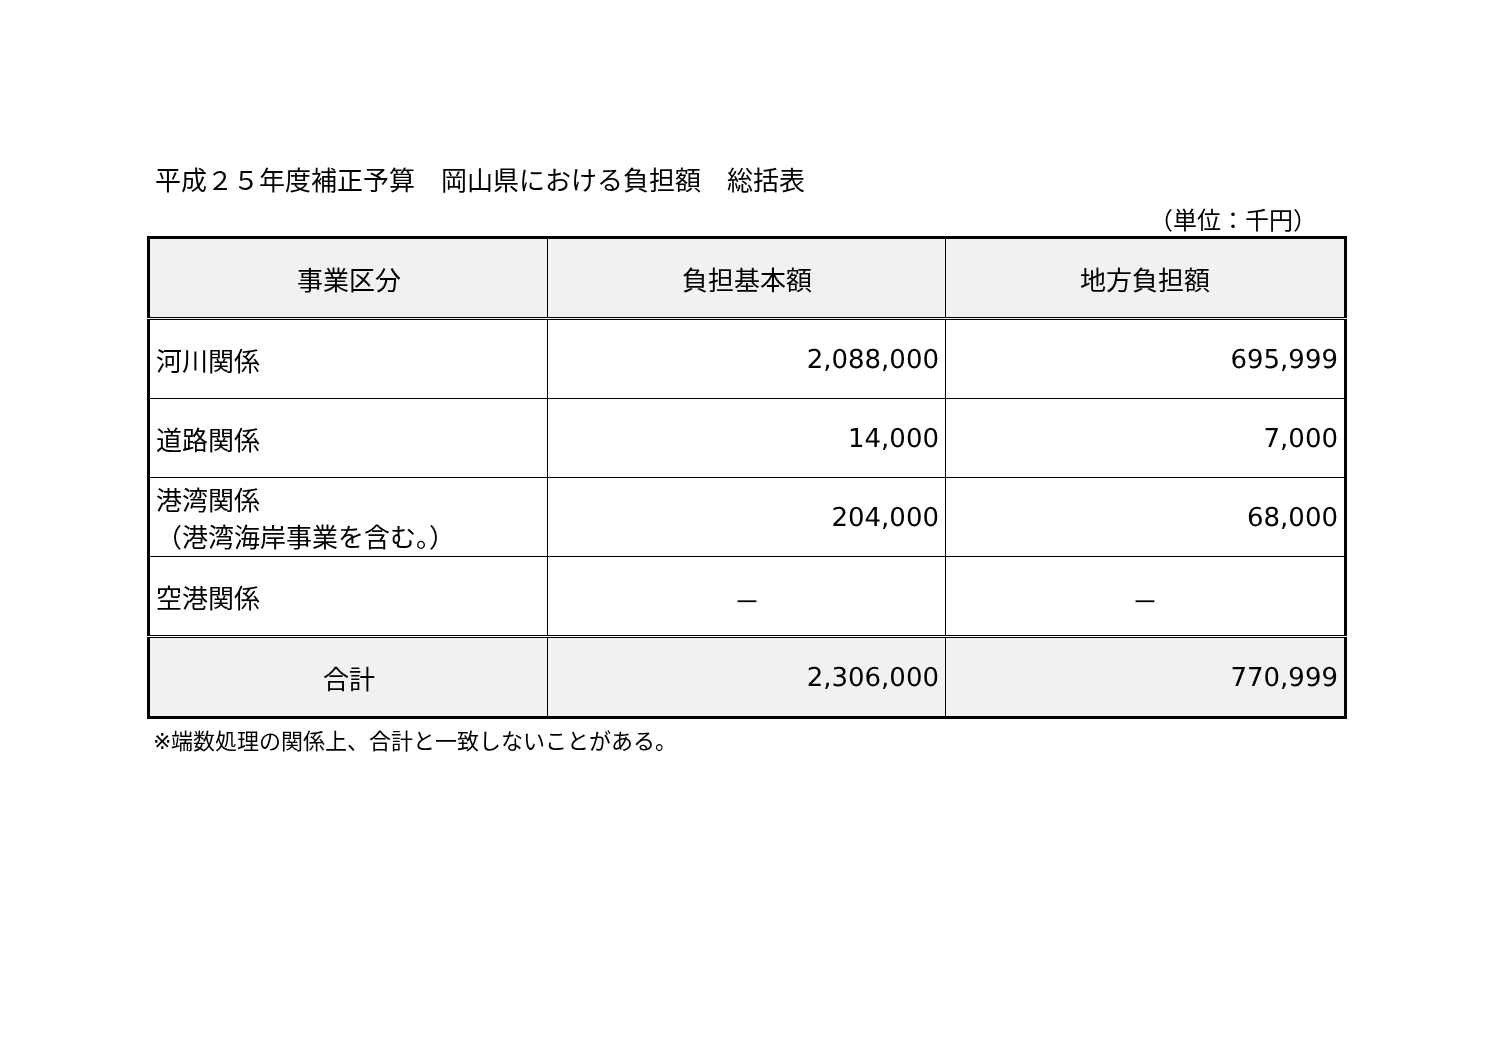平成２５年度補正予算　岡山県における負担額　総括表
（単位：千円）
| 事業区分 | 負担基本額 | 地方負担額 |
| --- | --- | --- |
| 河川関係 | 2,088,000 | 695,999 |
| 道路関係 | 14,000 | 7,000 |
| 港湾関係 （港湾海岸事業を含む。） | 204,000 | 68,000 |
| 空港関係 | － | － |
| 合計 | 2,306,000 | 770,999 |
※端数処理の関係上、合計と一致しないことがある。